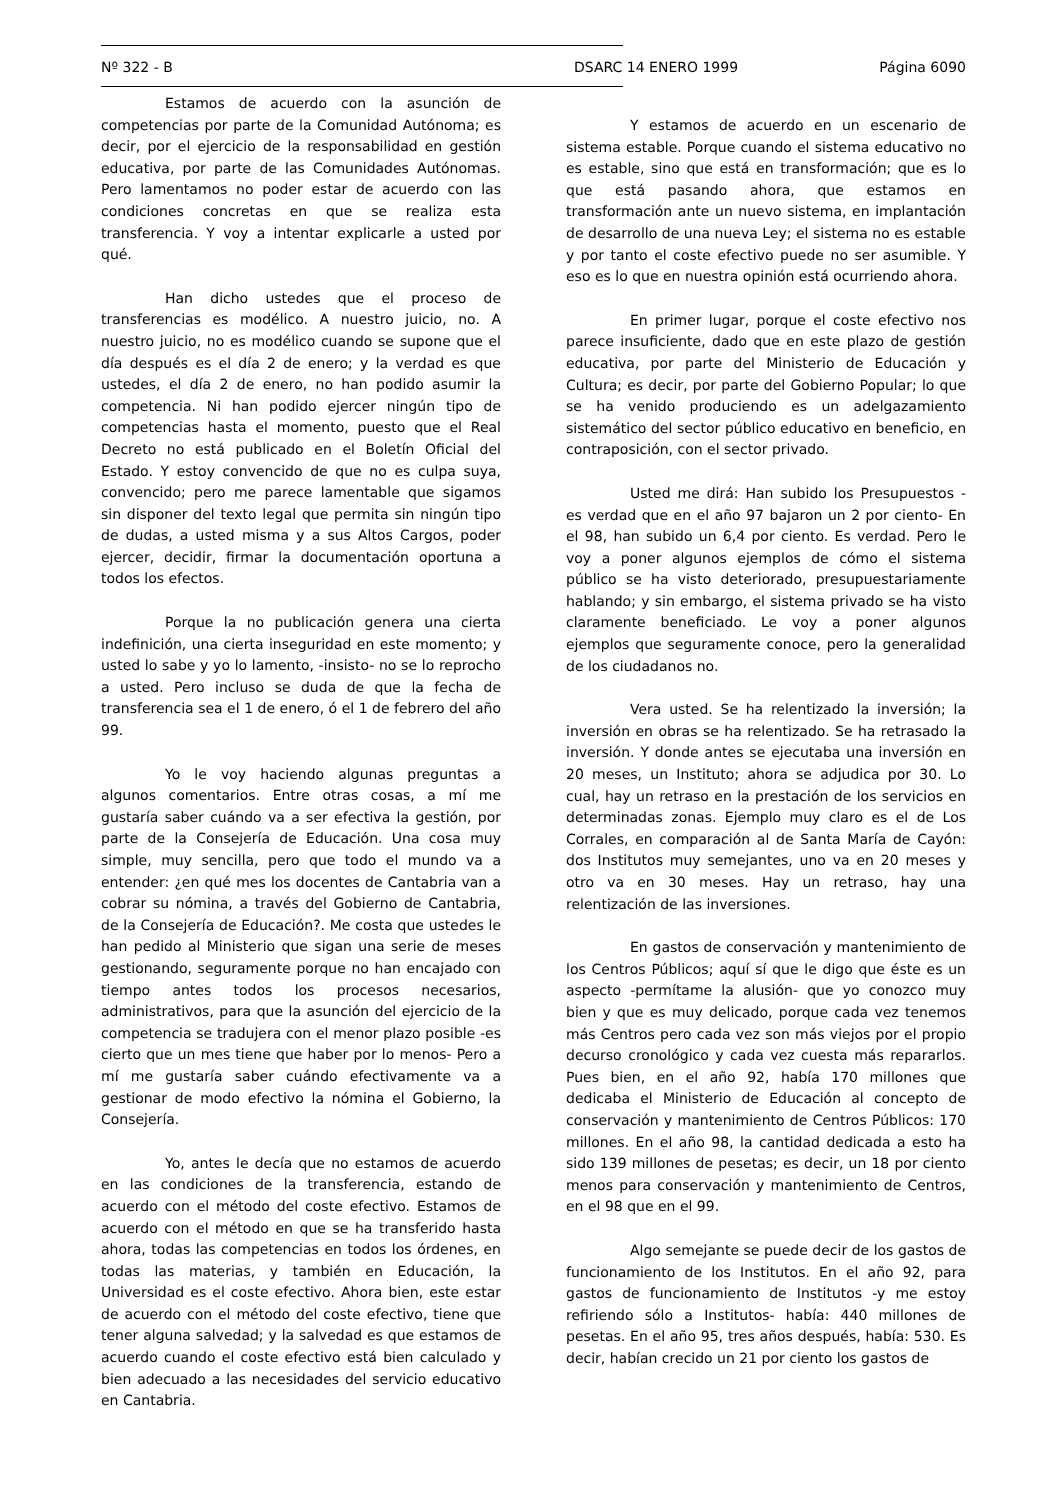Nº 322 - B DSARC 14 ENERO 1999 Página 6090
Estamos de acuerdo con la asunción de competencias por parte de la Comunidad Autónoma; es decir, por el ejercicio de la responsabilidad en gestión educativa, por parte de las Comunidades Autónomas. Pero lamentamos no poder estar de acuerdo con las condiciones concretas en que se realiza esta transferencia. Y voy a intentar explicarle a usted por qué.
Han dicho ustedes que el proceso de transferencias es modélico. A nuestro juicio, no. A nuestro juicio, no es modélico cuando se supone que el día después es el día 2 de enero; y la verdad es que ustedes, el día 2 de enero, no han podido asumir la competencia. Ni han podido ejercer ningún tipo de competencias hasta el momento, puesto que el Real Decreto no está publicado en el Boletín Oficial del Estado. Y estoy convencido de que no es culpa suya, convencido; pero me parece lamentable que sigamos sin disponer del texto legal que permita sin ningún tipo de dudas, a usted misma y a sus Altos Cargos, poder ejercer, decidir, firmar la documentación oportuna a todos los efectos.
Porque la no publicación genera una cierta indefinición, una cierta inseguridad en este momento; y usted lo sabe y yo lo lamento, -insisto- no se lo reprocho a usted. Pero incluso se duda de que la fecha de transferencia sea el 1 de enero, ó el 1 de febrero del año 99.
Yo le voy haciendo algunas preguntas a algunos comentarios. Entre otras cosas, a mí me gustaría saber cuándo va a ser efectiva la gestión, por parte de la Consejería de Educación. Una cosa muy simple, muy sencilla, pero que todo el mundo va a entender: ¿en qué mes los docentes de Cantabria van a cobrar su nómina, a través del Gobierno de Cantabria, de la Consejería de Educación?. Me costa que ustedes le han pedido al Ministerio que sigan una serie de meses gestionando, seguramente porque no han encajado con tiempo antes todos los procesos necesarios, administrativos, para que la asunción del ejercicio de la competencia se tradujera con el menor plazo posible -es cierto que un mes tiene que haber por lo menos- Pero a mí me gustaría saber cuándo efectivamente va a gestionar de modo efectivo la nómina el Gobierno, la Consejería.
Yo, antes le decía que no estamos de acuerdo en las condiciones de la transferencia, estando de acuerdo con el método del coste efectivo. Estamos de acuerdo con el método en que se ha transferido hasta ahora, todas las competencias en todos los órdenes, en todas las materias, y también en Educación, la Universidad es el coste efectivo. Ahora bien, este estar de acuerdo con el método del coste efectivo, tiene que tener alguna salvedad; y la salvedad es que estamos de acuerdo cuando el coste efectivo está bien calculado y bien adecuado a las necesidades del servicio educativo en Cantabria.
Y estamos de acuerdo en un escenario de sistema estable. Porque cuando el sistema educativo no es estable, sino que está en transformación; que es lo que está pasando ahora, que estamos en transformación ante un nuevo sistema, en implantación de desarrollo de una nueva Ley; el sistema no es estable y por tanto el coste efectivo puede no ser asumible. Y eso es lo que en nuestra opinión está ocurriendo ahora.
En primer lugar, porque el coste efectivo nos parece insuficiente, dado que en este plazo de gestión educativa, por parte del Ministerio de Educación y Cultura; es decir, por parte del Gobierno Popular; lo que se ha venido produciendo es un adelgazamiento sistemático del sector público educativo en beneficio, en contraposición, con el sector privado.
Usted me dirá: Han subido los Presupuestos - es verdad que en el año 97 bajaron un 2 por ciento- En el 98, han subido un 6,4 por ciento. Es verdad. Pero le voy a poner algunos ejemplos de cómo el sistema público se ha visto deteriorado, presupuestariamente hablando; y sin embargo, el sistema privado se ha visto claramente beneficiado. Le voy a poner algunos ejemplos que seguramente conoce, pero la generalidad de los ciudadanos no.
Vera usted. Se ha relentizado la inversión; la inversión en obras se ha relentizado. Se ha retrasado la inversión. Y donde antes se ejecutaba una inversión en 20 meses, un Instituto; ahora se adjudica por 30. Lo cual, hay un retraso en la prestación de los servicios en determinadas zonas. Ejemplo muy claro es el de Los Corrales, en comparación al de Santa María de Cayón: dos Institutos muy semejantes, uno va en 20 meses y otro va en 30 meses. Hay un retraso, hay una relentización de las inversiones.
En gastos de conservación y mantenimiento de los Centros Públicos; aquí sí que le digo que éste es un aspecto -permítame la alusión- que yo conozco muy bien y que es muy delicado, porque cada vez tenemos más Centros pero cada vez son más viejos por el propio decurso cronológico y cada vez cuesta más repararlos. Pues bien, en el año 92, había 170 millones que dedicaba el Ministerio de Educación al concepto de conservación y mantenimiento de Centros Públicos: 170 millones. En el año 98, la cantidad dedicada a esto ha sido 139 millones de pesetas; es decir, un 18 por ciento menos para conservación y mantenimiento de Centros, en el 98 que en el 99.
Algo semejante se puede decir de los gastos de funcionamiento de los Institutos. En el año 92, para gastos de funcionamiento de Institutos -y me estoy refiriendo sólo a Institutos- había: 440 millones de pesetas. En el año 95, tres años después, había: 530. Es decir, habían crecido un 21 por ciento los gastos de